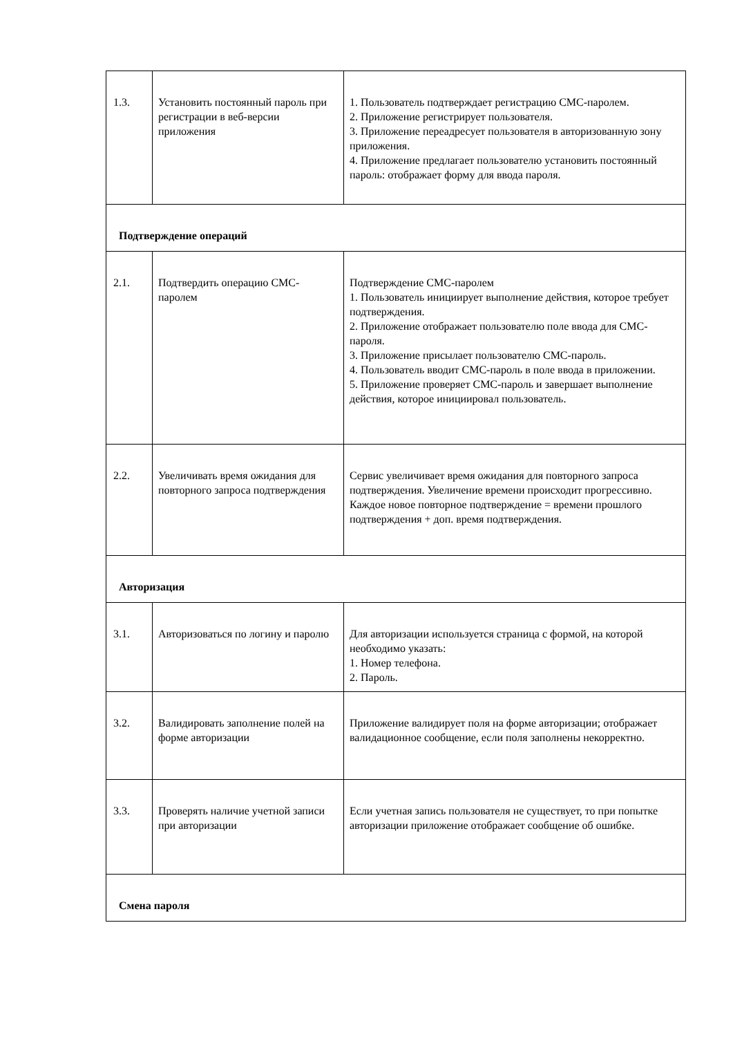| 1.3. | Установить постоянный пароль при регистрации в веб-версии приложения | 1. Пользователь подтверждает регистрацию СМС-паролем. 2. Приложение регистрирует пользователя. 3. Приложение переадресует пользователя в авторизованную зону приложения. 4. Приложение предлагает пользователю установить постоянный пароль: отображает форму для ввода пароля. |
| Подтверждение операций | | |
| 2.1. | Подтвердить операцию СМС-паролем | Подтверждение СМС-паролем 1. Пользователь инициирует выполнение действия, которое требует подтверждения. 2. Приложение отображает пользователю поле ввода для СМС-пароля. 3. Приложение присылает пользователю СМС-пароль. 4. Пользователь вводит СМС-пароль в поле ввода в приложении. 5. Приложение проверяет СМС-пароль и завершает выполнение действия, которое инициировал пользователь. |
| 2.2. | Увеличивать время ожидания для повторного запроса подтверждения | Сервис увеличивает время ожидания для повторного запроса подтверждения. Увеличение времени происходит прогрессивно. Каждое новое повторное подтверждение = времени прошлого подтверждения + доп. время подтверждения. |
| Авторизация | | |
| 3.1. | Авторизоваться по логину и паролю | Для авторизации используется страница с формой, на которой необходимо указать: 1. Номер телефона. 2. Пароль. |
| 3.2. | Валидировать заполнение полей на форме авторизации | Приложение валидирует поля на форме авторизации; отображает валидационное сообщение, если поля заполнены некорректно. |
| 3.3. | Проверять наличие учетной записи при авторизации | Если учетная запись пользователя не существует, то при попытке авторизации приложение отображает сообщение об ошибке. |
| Смена пароля | | |